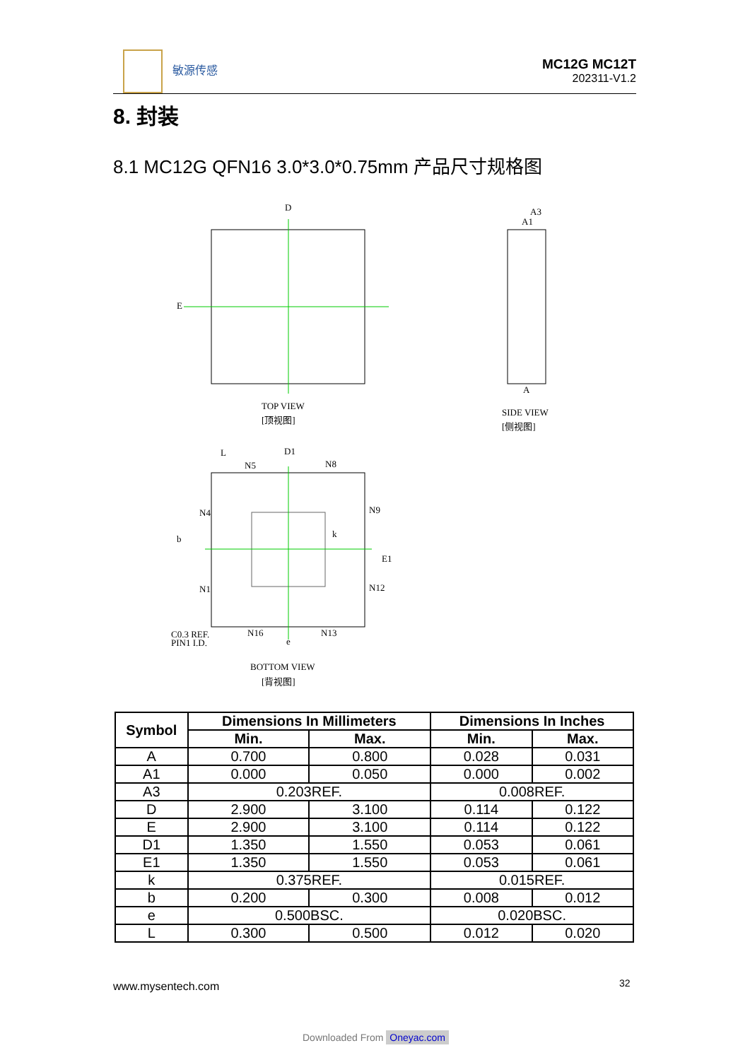敏源传感
MC12G MC12T
202311-V1.2
8. 封装
8.1 MC12G QFN16 3.0*3.0*0.75mm 产品尺寸规格图
D
E
TOP VIEW
[顶视图]
A3
A1
A
SIDE VIEW
[侧视图]
L
D1
N5
N8
N4
N9
b
k
N1
N12
E1
N16
N13
e
C0.3 REF.
PIN1 I.D.
BOTTOM VIEW
[背视图]
| Symbol | Dimensions In Millimeters | | Dimensions In Inches | |
| --- | --- | --- | --- | --- |
| | Min. | Max. | Min. | Max. |
| A | 0.700 | 0.800 | 0.028 | 0.031 |
| A1 | 0.000 | 0.050 | 0.000 | 0.002 |
| A3 | 0.203REF. | | 0.008REF. | |
| D | 2.900 | 3.100 | 0.114 | 0.122 |
| E | 2.900 | 3.100 | 0.114 | 0.122 |
| D1 | 1.350 | 1.550 | 0.053 | 0.061 |
| E1 | 1.350 | 1.550 | 0.053 | 0.061 |
| k | 0.375REF. | | 0.015REF. | |
| b | 0.200 | 0.300 | 0.008 | 0.012 |
| e | 0.500BSC. | | 0.020BSC. | |
| L | 0.300 | 0.500 | 0.012 | 0.020 |
www.mysentech.com 32
Downloaded From Oneyac.com